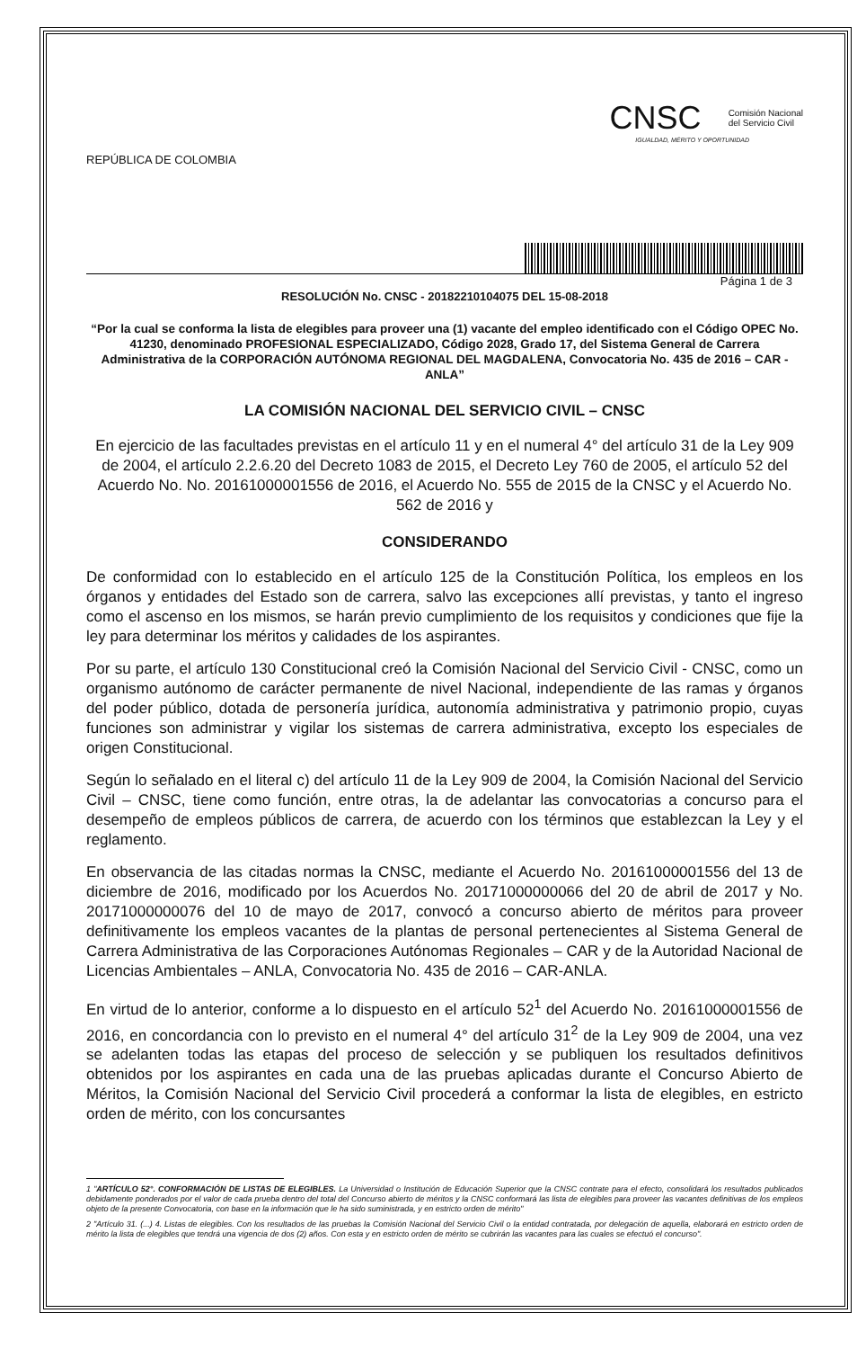REPÚBLICA DE COLOMBIA
CNSC Comisión Nacional
del Servicio Civil
IGUALDAD, MÉRITO Y OPORTUNIDAD
Página 1 de 3
RESOLUCIÓN No. CNSC - 20182210104075 DEL 15-08-2018
“Por la cual se conforma la lista de elegibles para proveer una (1) vacante del empleo identificado con el Código OPEC No. 41230, denominado PROFESIONAL ESPECIALIZADO, Código 2028, Grado 17, del Sistema General de Carrera Administrativa de la CORPORACIÓN AUTÓNOMA REGIONAL DEL MAGDALENA, Convocatoria No. 435 de 2016 – CAR - ANLA”
LA COMISIÓN NACIONAL DEL SERVICIO CIVIL – CNSC
En ejercicio de las facultades previstas en el artículo 11 y en el numeral 4° del artículo 31 de la Ley 909 de 2004, el artículo 2.2.6.20 del Decreto 1083 de 2015, el Decreto Ley 760 de 2005, el artículo 52 del Acuerdo No. No. 20161000001556 de 2016, el Acuerdo No. 555 de 2015 de la CNSC y el Acuerdo No. 562 de 2016 y
CONSIDERANDO
De conformidad con lo establecido en el artículo 125 de la Constitución Política, los empleos en los órganos y entidades del Estado son de carrera, salvo las excepciones allí previstas, y tanto el ingreso como el ascenso en los mismos, se harán previo cumplimiento de los requisitos y condiciones que fije la ley para determinar los méritos y calidades de los aspirantes.
Por su parte, el artículo 130 Constitucional creó la Comisión Nacional del Servicio Civil - CNSC, como un organismo autónomo de carácter permanente de nivel Nacional, independiente de las ramas y órganos del poder público, dotada de personería jurídica, autonomía administrativa y patrimonio propio, cuyas funciones son administrar y vigilar los sistemas de carrera administrativa, excepto los especiales de origen Constitucional.
Según lo señalado en el literal c) del artículo 11 de la Ley 909 de 2004, la Comisión Nacional del Servicio Civil – CNSC, tiene como función, entre otras, la de adelantar las convocatorias a concurso para el desempeño de empleos públicos de carrera, de acuerdo con los términos que establezcan la Ley y el reglamento.
En observancia de las citadas normas la CNSC, mediante el Acuerdo No. 20161000001556 del 13 de diciembre de 2016, modificado por los Acuerdos No. 20171000000066 del 20 de abril de 2017 y No. 20171000000076 del 10 de mayo de 2017, convocó a concurso abierto de méritos para proveer definitivamente los empleos vacantes de la plantas de personal pertenecientes al Sistema General de Carrera Administrativa de las Corporaciones Autónomas Regionales – CAR y de la Autoridad Nacional de Licencias Ambientales – ANLA, Convocatoria No. 435 de 2016 – CAR-ANLA.
En virtud de lo anterior, conforme a lo dispuesto en el artículo 52<sup>1</sup> del Acuerdo No. 20161000001556 de 2016, en concordancia con lo previsto en el numeral 4° del artículo 31<sup>2</sup> de la Ley 909 de 2004, una vez se adelanten todas las etapas del proceso de selección y se publiquen los resultados definitivos obtenidos por los aspirantes en cada una de las pruebas aplicadas durante el Concurso Abierto de Méritos, la Comisión Nacional del Servicio Civil procederá a conformar la lista de elegibles, en estricto orden de mérito, con los concursantes
1 "ARTÍCULO 52°. CONFORMACIÓN DE LISTAS DE ELEGIBLES. La Universidad o Institución de Educación Superior que la CNSC contrate para el efecto, consolidará los resultados publicados debidamente ponderados por el valor de cada prueba dentro del total del Concurso abierto de méritos y la CNSC conformará las lista de elegibles para proveer las vacantes definitivas de los empleos objeto de la presente Convocatoria, con base en la información que le ha sido suministrada, y en estricto orden de mérito"
2 "Artículo 31. (...) 4. Listas de elegibles. Con los resultados de las pruebas la Comisión Nacional del Servicio Civil o la entidad contratada, por delegación de aquella, elaborará en estricto orden de mérito la lista de elegibles que tendrá una vigencia de dos (2) años. Con esta y en estricto orden de mérito se cubrirán las vacantes para las cuales se efectuó el concurso".